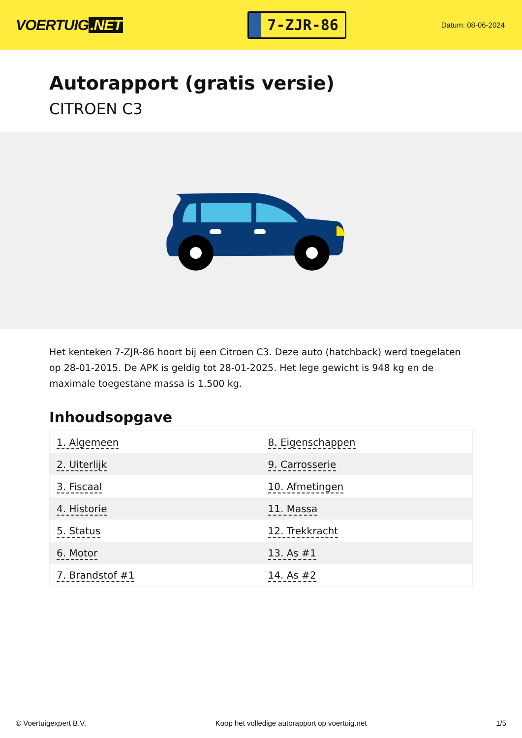VOERTUIG.NET
7-ZJR-86
Datum: 08-06-2024
Autorapport (gratis versie)
CITROEN C3
Het kenteken 7-ZJR-86 hoort bij een Citroen C3. Deze auto (hatchback) werd toegelaten op 28-01-2015. De APK is geldig tot 28-01-2025. Het lege gewicht is 948 kg en de maximale toegestane massa is 1.500 kg.
Inhoudsopgave
| 1. Algemeen | 8. Eigenschappen |
| 2. Uiterlijk | 9. Carrosserie |
| 3. Fiscaal | 10. Afmetingen |
| 4. Historie | 11. Massa |
| 5. Status | 12. Trekkracht |
| 6. Motor | 13. As #1 |
| 7. Brandstof #1 | 14. As #2 |
© Voertuigexpert B.V. Koop het volledige autorapport op voertuig.net 1/5